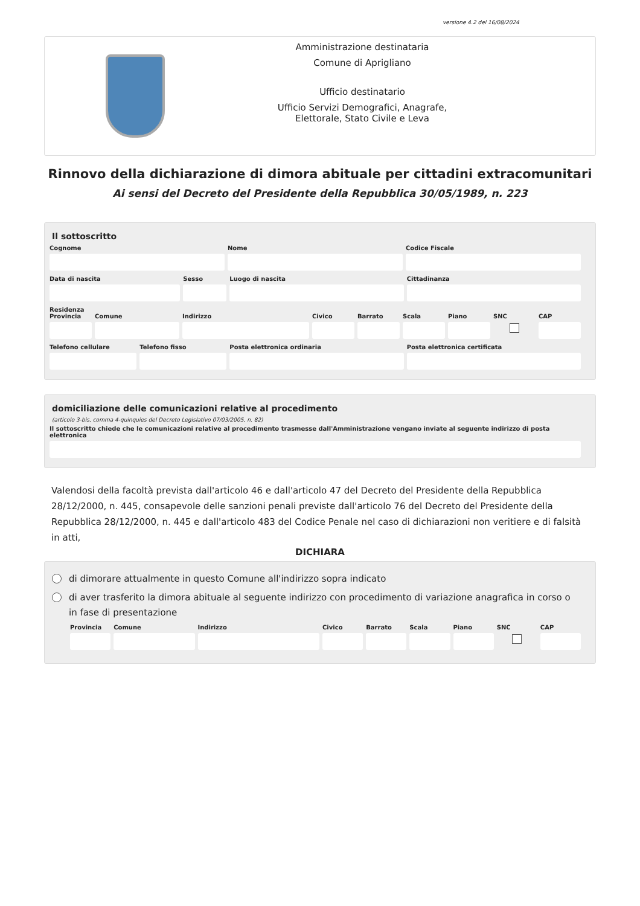versione 4.2 del 16/08/2024
Amministrazione destinataria
Comune di Aprigliano
Ufficio destinatario
Ufficio Servizi Demografici, Anagrafe,
Elettorale, Stato Civile e Leva
Rinnovo della dichiarazione di dimora abituale per cittadini extracomunitari
Ai sensi del Decreto del Presidente della Repubblica 30/05/1989, n. 223
Il sottoscritto
Cognome Nome Codice Fiscale
Data di nascita Sesso Luogo di nascita Cittadinanza
Residenza
Provincia Comune Indirizzo Civico Barrato Scala Piano SNC CAP
Telefono cellulare Telefono fisso Posta elettronica ordinaria Posta elettronica certificata
domiciliazione delle comunicazioni relative al procedimento
(articolo 3-bis, comma 4-quinquies del Decreto Legislativo 07/03/2005, n. 82)
Il sottoscritto chiede che le comunicazioni relative al procedimento trasmesse dall'Amministrazione vengano inviate al seguente indirizzo di posta elettronica
Valendosi della facoltà prevista dall'articolo 46 e dall'articolo 47 del Decreto del Presidente della Repubblica 28/12/2000, n. 445, consapevole delle sanzioni penali previste dall'articolo 76 del Decreto del Presidente della Repubblica 28/12/2000, n. 445 e dall'articolo 483 del Codice Penale nel caso di dichiarazioni non veritiere e di falsità in atti,
DICHIARA
di dimorare attualmente in questo Comune all'indirizzo sopra indicato
di aver trasferito la dimora abituale al seguente indirizzo con procedimento di variazione anagrafica in corso o in fase di presentazione
Provincia Comune Indirizzo Civico Barrato Scala Piano SNC CAP